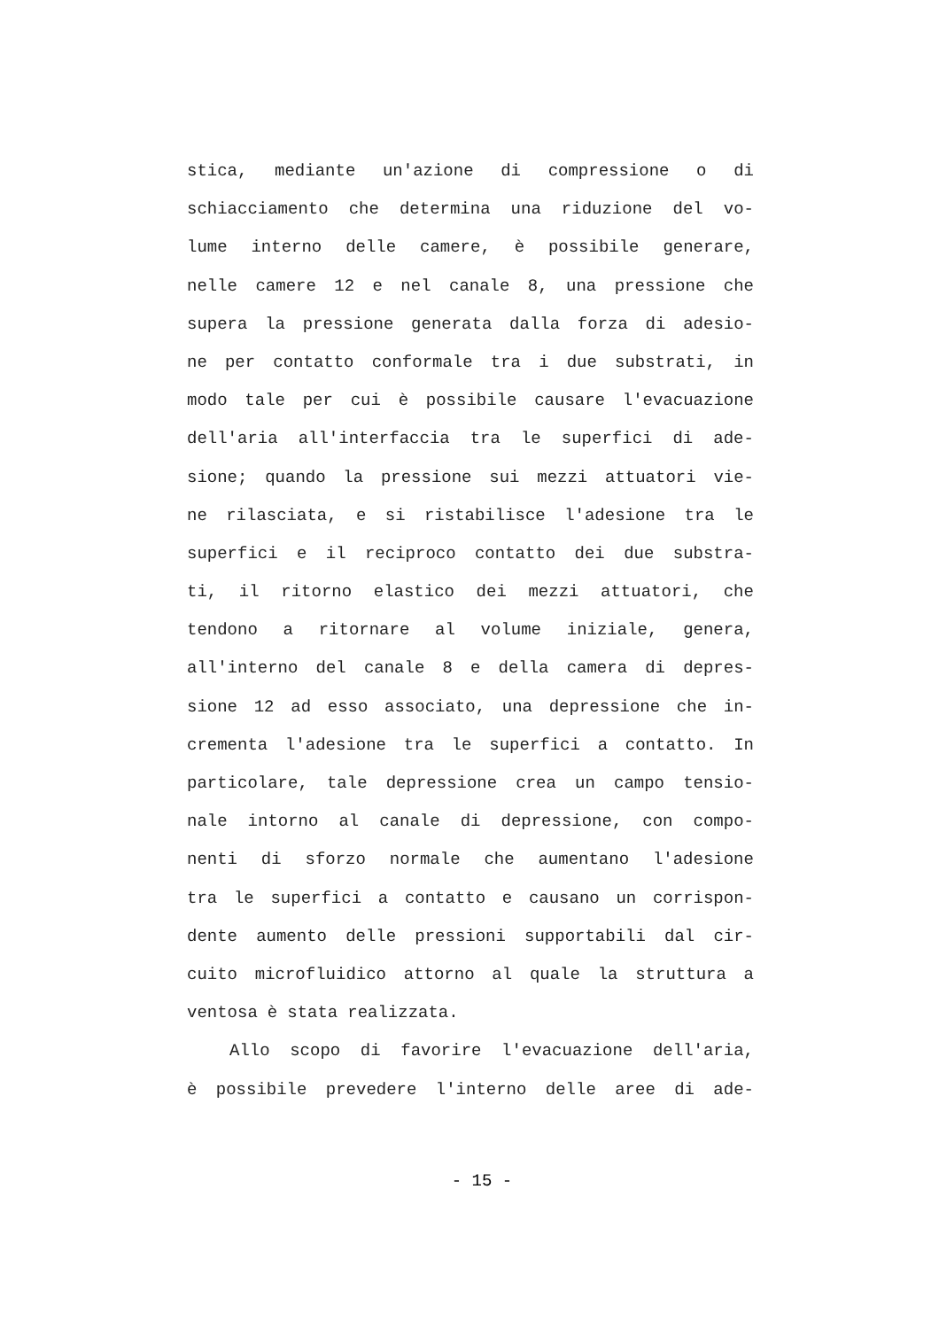stica, mediante un'azione di compressione o di
schiacciamento che determina una riduzione del vo-
lume interno delle camere, è possibile generare,
nelle camere 12 e nel canale 8, una pressione che
supera la pressione generata dalla forza di adesio-
ne per contatto conformale tra i due substrati, in
modo tale per cui è possibile causare l'evacuazione
dell'aria all'interfaccia tra le superfici di ade-
sione; quando la pressione sui mezzi attuatori vie-
ne rilasciata, e si ristabilisce l'adesione tra le
superfici e il reciproco contatto dei due substra-
ti, il ritorno elastico dei mezzi attuatori, che
tendono a ritornare al volume iniziale, genera,
all'interno del canale 8 e della camera di depres-
sione 12 ad esso associato, una depressione che in-
crementa l'adesione tra le superfici a contatto. In
particolare, tale depressione crea un campo tensio-
nale intorno al canale di depressione, con compo-
nenti di sforzo normale che aumentano l'adesione
tra le superfici a contatto e causano un corrispon-
dente aumento delle pressioni supportabili dal cir-
cuito microfluidico attorno al quale la struttura a
ventosa è stata realizzata.
Allo scopo di favorire l'evacuazione dell'aria,
è possibile prevedere l'interno delle aree di ade-
- 15 -